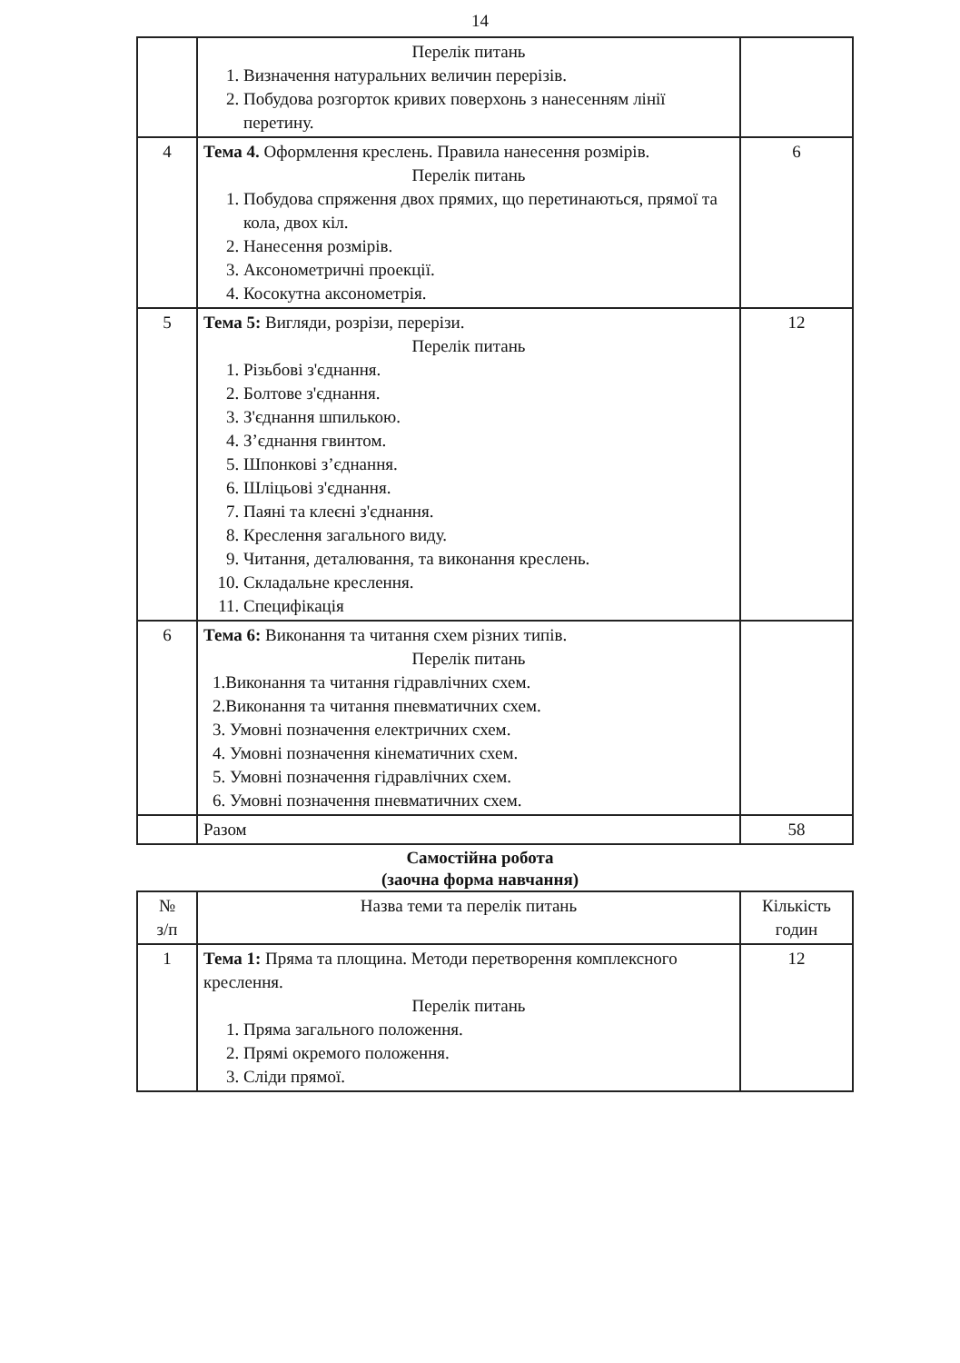14
| | Перелік питань 1. Визначення натуральних величин перерізів. 2. Побудова розгорток кривих поверхонь з нанесенням лінії перетину. | |
| 4 | Тема 4. Оформлення креслень. Правила нанесення розмірів. Перелік питань 1. Побудова спряження двох прямих, що перетинаються, прямої та кола, двох кіл. 2. Нанесення розмірів. 3. Аксонометричні проекції. 4. Косокутна аксонометрія. | 6 |
| 5 | Тема 5: Вигляди, розрізи, перерізи. Перелік питань 1. Різьбові з'єднання. 2. Болтове з'єднання. 3. З'єднання шпилькою. 4. З’єднання гвинтом. 5. Шпонкові з’єднання. 6. Шліцьові з'єднання. 7. Паяні та клеєні з'єднання. 8. Креслення загального виду. 9. Читання, деталювання, та виконання креслень. 10. Складальне креслення. 11. Специфікація | 12 |
| 6 | Тема 6: Виконання та читання схем різних типів. Перелік питань 1.Виконання та читання гідравлічних схем. 2.Виконання та читання пневматичних схем. 3. Умовні позначення електричних схем. 4. Умовні позначення кінематичних схем. 5. Умовні позначення гідравлічних схем. 6. Умовні позначення пневматичних схем. | |
| | Разом | 58 |
Самостійна робота
(заочна форма навчання)
| № з/п | Назва теми та перелік питань | Кількість годин |
| --- | --- | --- |
| 1 | Тема 1: Пряма та площина. Методи перетворення комплексного креслення. Перелік питань 1. Пряма загального положення. 2. Прямі окремого положення. 3. Сліди прямої. | 12 |